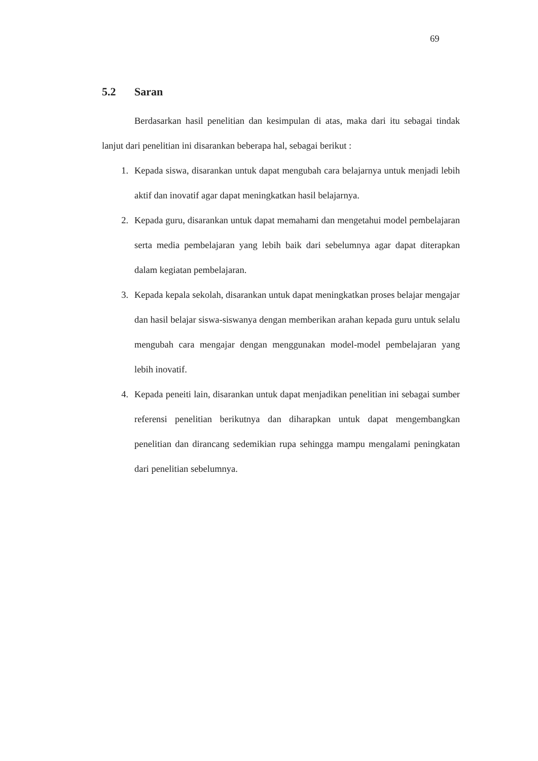69
5.2 Saran
Berdasarkan hasil penelitian dan kesimpulan di atas, maka dari itu sebagai tindak lanjut dari penelitian ini disarankan beberapa hal, sebagai berikut :
1. Kepada siswa, disarankan untuk dapat mengubah cara belajarnya untuk menjadi lebih aktif dan inovatif agar dapat meningkatkan hasil belajarnya.
2. Kepada guru, disarankan untuk dapat memahami dan mengetahui model pembelajaran serta media pembelajaran yang lebih baik dari sebelumnya agar dapat diterapkan dalam kegiatan pembelajaran.
3. Kepada kepala sekolah, disarankan untuk dapat meningkatkan proses belajar mengajar dan hasil belajar siswa-siswanya dengan memberikan arahan kepada guru untuk selalu mengubah cara mengajar dengan menggunakan model-model pembelajaran yang lebih inovatif.
4. Kepada peneiti lain, disarankan untuk dapat menjadikan penelitian ini sebagai sumber referensi penelitian berikutnya dan diharapkan untuk dapat mengembangkan penelitian dan dirancang sedemikian rupa sehingga mampu mengalami peningkatan dari penelitian sebelumnya.